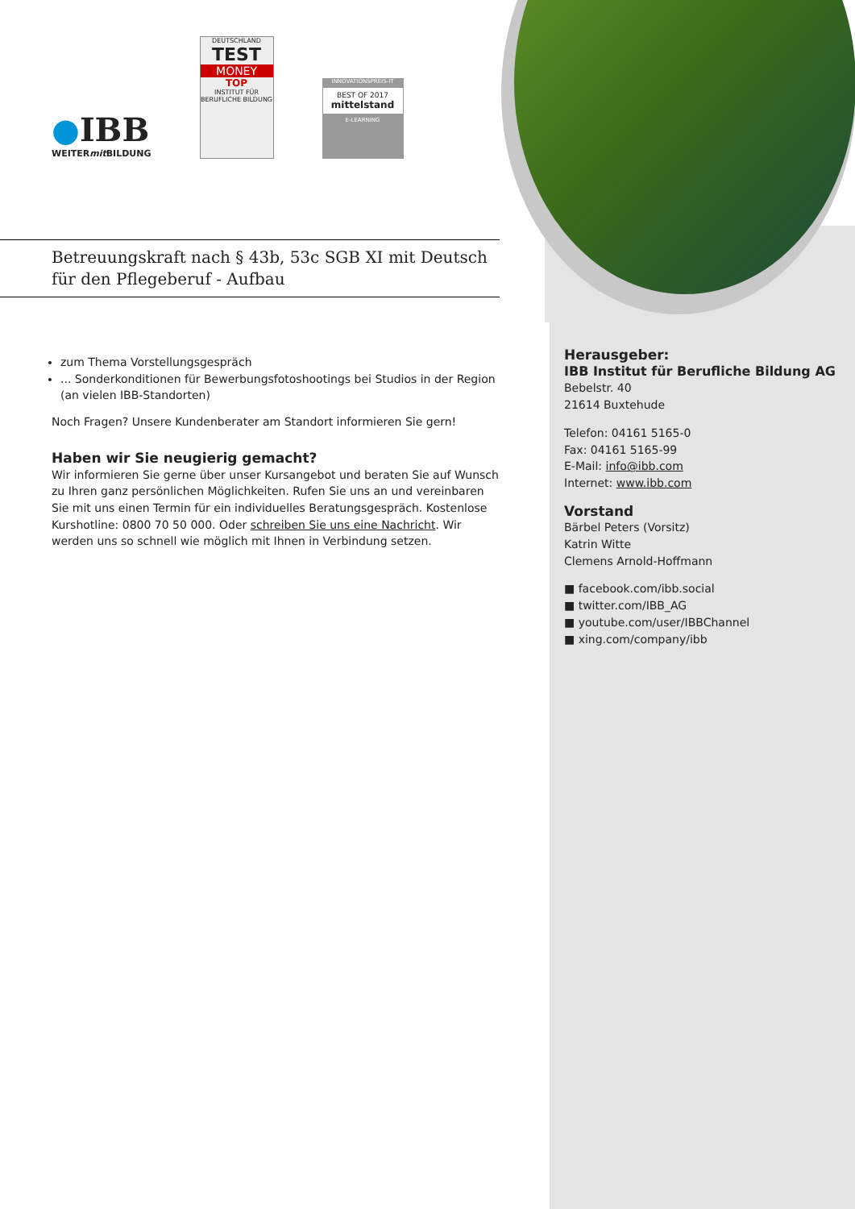●IBB
WEITERmit BILDUNG
DEUTSCHLAND
TEST
MONEY
TOP
INSTITUT FÜR BERUFLICHE BILDUNG
INNOVATIONSPREIS-IT
BEST OF 2017
mittelstand
E-LEARNING
Betreuungskraft nach § 43b, 53c SGB XI mit Deutsch für den Pflegeberuf - Aufbau
zum Thema Vorstellungsgespräch
... Sonderkonditionen für Bewerbungsfotoshootings bei Studios in der Region (an vielen IBB-Standorten)
Noch Fragen? Unsere Kundenberater am Standort informieren Sie gern!
Haben wir Sie neugierig gemacht?
Wir informieren Sie gerne über unser Kursangebot und beraten Sie auf Wunsch zu Ihren ganz persönlichen Möglichkeiten. Rufen Sie uns an und vereinbaren Sie mit uns einen Termin für ein individuelles Beratungsgespräch. Kostenlose Kurshotline: 0800 70 50 000. Oder schreiben Sie uns eine Nachricht. Wir werden uns so schnell wie möglich mit Ihnen in Verbindung setzen.
Herausgeber:
IBB Institut für Berufliche Bildung AG
Bebelstr. 40
21614 Buxtehude
Telefon: 04161 5165-0
Fax: 04161 5165-99
E-Mail: info@ibb.com
Internet: www.ibb.com
Vorstand
Bärbel Peters (Vorsitz)
Katrin Witte
Clemens Arnold-Hoffmann
■ facebook.com/ibb.social
■ twitter.com/IBB_AG
■ youtube.com/user/IBBChannel
■ xing.com/company/ibb